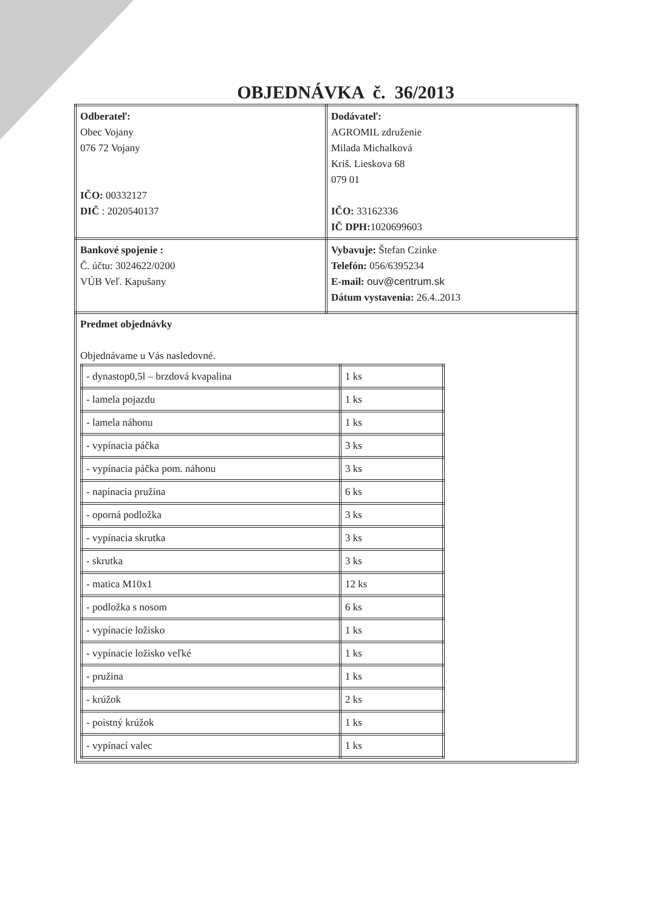OBJEDNÁVKA č. 36/2013
| Odberateľ: Obec Vojany 076 72 Vojany IČO: 00332127 DIČ : 2020540137 | Dodávateľ: AGROMIL združenie Milada Michalková Kriš. Lieskova 68 079 01 IČO: 33162336 IČ DPH: 1020699603 |
| Bankové spojenie : Č. účtu: 3024622/0200 VÚB Veľ. Kapušany | Vybavuje: Štefan Czinke Telefón: 056/6395234 E-mail: ouv@centrum.sk Dátum vystavenia: 26.4..2013 |
| Predmet objednávky Objednávame u Vás nasledovné. / - dynastop0,5l – brzdová kvapalina / 1 ks / / - lamela pojazdu / 1 ks / / - lamela náhonu / 1 ks / / - vypínacia páčka / 3 ks / / - vypínacia páčka pom. náhonu / 3 ks / / - napínacia pružina / 6 ks / / - oporná podložka / 3 ks / / - vypínacia skrutka / 3 ks / / - skrutka / 3 ks / / - matica M10x1 / 12 ks / / - podložka s nosom / 6 ks / / - vypínacie ložisko / 1 ks / / - vypínacie ložisko veľké / 1 ks / / - pružina / 1 ks / / - krúžok / 2 ks / / - poistný krúžok / 1 ks / / - vypínací valec / 1 ks / | |